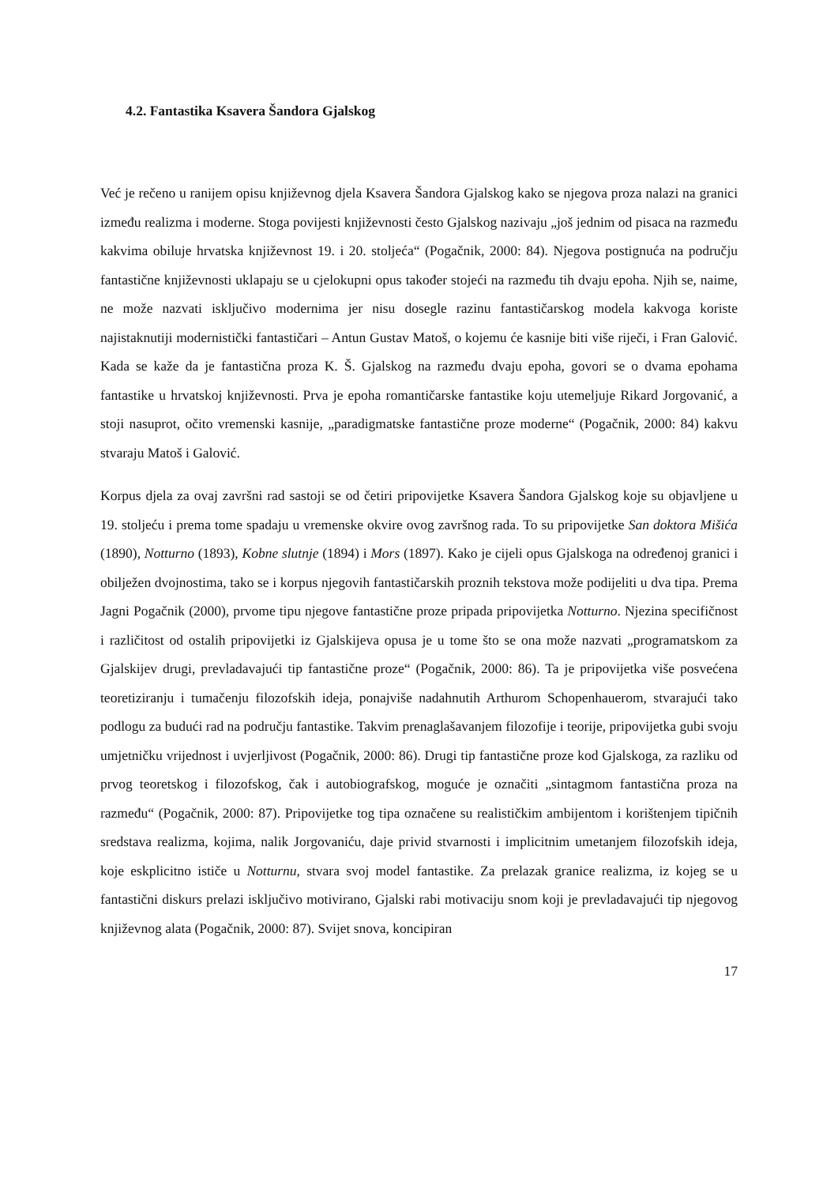4.2. Fantastika Ksavera Šandora Gjalskog
Već je rečeno u ranijem opisu književnog djela Ksavera Šandora Gjalskog kako se njegova proza nalazi na granici između realizma i moderne. Stoga povijesti književnosti često Gjalskog nazivaju „još jednim od pisaca na razmeđu kakvima obiluje hrvatska književnost 19. i 20. stoljeća“ (Pogačnik, 2000: 84). Njegova postignuća na području fantastične književnosti uklapaju se u cjelokupni opus također stojeći na razmeđu tih dvaju epoha. Njih se, naime, ne može nazvati isključivo modernima jer nisu dosegle razinu fantastičarskog modela kakvoga koriste najistaknutiji modernistički fantastičari – Antun Gustav Matoš, o kojemu će kasnije biti više riječi, i Fran Galović. Kada se kaže da je fantastična proza K. Š. Gjalskog na razmeđu dvaju epoha, govori se o dvama epohama fantastike u hrvatskoj književnosti. Prva je epoha romantičarske fantastike koju utemeljuje Rikard Jorgovanić, a stoji nasuprot, očito vremenski kasnije, „paradigmatske fantastične proze moderne“ (Pogačnik, 2000: 84) kakvu stvaraju Matoš i Galović.
Korpus djela za ovaj završni rad sastoji se od četiri pripovijetke Ksavera Šandora Gjalskog koje su objavljene u 19. stoljeću i prema tome spadaju u vremenske okvire ovog završnog rada. To su pripovijetke San doktora Mišića (1890), Notturno (1893), Kobne slutnje (1894) i Mors (1897). Kako je cijeli opus Gjalskoga na određenoj granici i obilježen dvojnostima, tako se i korpus njegovih fantastičarskih proznih tekstova može podijeliti u dva tipa. Prema Jagni Pogačnik (2000), prvome tipu njegove fantastične proze pripada pripovijetka Notturno. Njezina specifičnost i različitost od ostalih pripovijetki iz Gjalskijeva opusa je u tome što se ona može nazvati „programatskom za Gjalskijev drugi, prevladavajući tip fantastične proze“ (Pogačnik, 2000: 86). Ta je pripovijetka više posvećena teoretiziranju i tumačenju filozofskih ideja, ponajviše nadahnutih Arthurom Schopenhauerom, stvarajući tako podlogu za budući rad na području fantastike. Takvim prenaglašavanjem filozofije i teorije, pripovijetka gubi svoju umjetničku vrijednost i uvjerljivost (Pogačnik, 2000: 86). Drugi tip fantastične proze kod Gjalskoga, za razliku od prvog teoretskog i filozofskog, čak i autobiografskog, moguće je označiti „sintagmom fantastična proza na razmeđu“ (Pogačnik, 2000: 87). Pripovijetke tog tipa označene su realističkim ambijentom i korištenjem tipičnih sredstava realizma, kojima, nalik Jorgovaniću, daje privid stvarnosti i implicitnim umetanjem filozofskih ideja, koje eskplicitno ističe u Notturnu, stvara svoj model fantastike. Za prelazak granice realizma, iz kojeg se u fantastični diskurs prelazi isključivo motivirano, Gjalski rabi motivaciju snom koji je prevladavajući tip njegovog književnog alata (Pogačnik, 2000: 87). Svijet snova, koncipiran
17